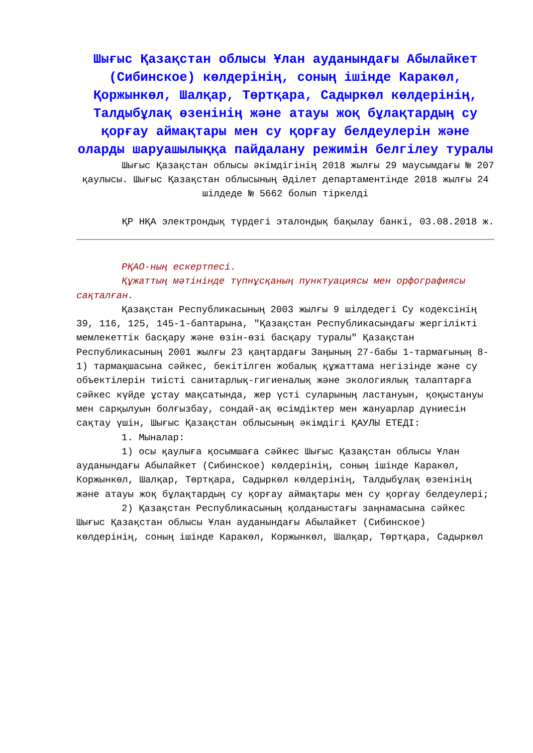Шығыс Қазақстан облысы Ұлан ауданындағы Абылайкет (Сибинское) көлдерінің, соның ішінде Каракөл, Қоржынкөл, Шалқар, Төртқара, Садыркөл көлдерінің, Талдыбұлақ өзенінің және атауы жоқ бұлақтардың су қорғау аймақтары мен су қорғау белдеулерін және оларды шаруашылыққа пайдалану режимін белгілеу туралы
Шығыс Қазақстан облысы әкімдігінің 2018 жылғы 29 маусымдағы № 207 қаулысы. Шығыс Қазақстан облысының Әділет департаментінде 2018 жылғы 24 шілдеде № 5662 болып тіркелді
ҚР НҚА электрондық түрдегі эталондық бақылау банкі, 03.08.2018 ж.
РҚАО-ның ескертпесі.
Құжаттың мәтінінде түпнұсқаның пунктуациясы мен орфографиясы сақталған.
Қазақстан Республикасының 2003 жылғы 9 шілдедегі Су кодексінің 39, 116, 125, 145-1-баптарына, "Қазақстан Республикасындағы жергілікті мемлекеттік басқару және өзін-өзі басқару туралы" Қазақстан Республикасының 2001 жылғы 23 қаңтардағы Заңының 27-бабы 1-тармағының 8-1) тармақшасына сәйкес, бекітілген жобалық құжаттама негізінде және су объектілерін тиісті санитарлық-гигиеналық және экологиялық талаптарға сәйкес күйде ұстау мақсатында, жер үсті суларының ластануын, қоқыстануы мен сарқылуын болғызбау, сондай-ақ өсімдіктер мен жануарлар дүниесін сақтау үшін, Шығыс Қазақстан облысының әкімдігі ҚАУЛЫ ЕТЕДІ:
1. Мыналар:
1) осы қаулыға қосымшаға сәйкес Шығыс Қазақстан облысы Ұлан ауданындағы Абылайкет (Сибинское) көлдерінің, соның ішінде Каракөл, Коржынкөл, Шалқар, Төртқара, Садыркөл көлдерінің, Талдыбұлақ өзенінің және атауы жоқ бұлақтардың су қорғау аймақтары мен су қорғау белдеулері;
2) Қазақстан Республикасының қолданыстағы заңнамасына сәйкес Шығыс Қазақстан облысы Ұлан ауданындағы Абылайкет (Сибинское) көлдерінің, соның ішінде Каракөл, Коржынкөл, Шалқар, Төртқара, Садыркөл